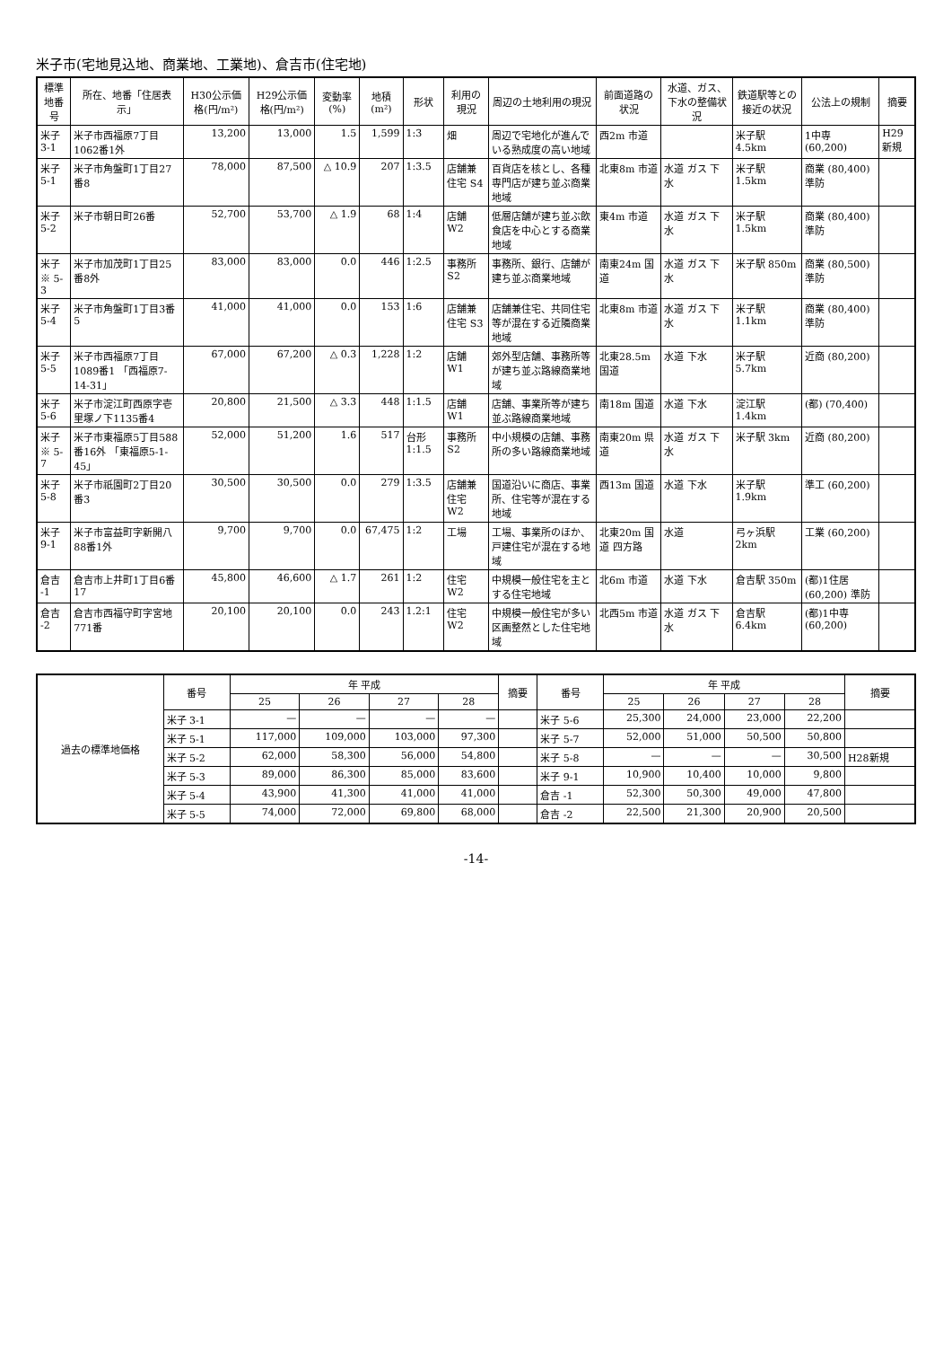米子市(宅地見込地、商業地、工業地)、倉吉市(住宅地)
| 標準地番号 | 所在、地番「住居表示」 | H30公示価格(円/m²) | H29公示価格(円/m²) | 変動率(%) | 地積(m²) | 形状 | 利用の現況 | 周辺の土地利用の現況 | 前面道路の状況 | 水道、ガス、下水の整備状況 | 鉄道駅等との接近の状況 | 公法上の規制 | 摘要 |
| --- | --- | --- | --- | --- | --- | --- | --- | --- | --- | --- | --- | --- | --- |
| 米子 3-1 | 米子市西福原7丁目1062番1外 | 13,200 | 13,000 | 1.5 | 1,599 | 1:3 | 畑 | 周辺で宅地化が進んでいる熟成度の高い地域 | 西2m 市道 | | 米子駅 4.5km | 1中専 (60,200) | H29新規 |
| 米子 5-1 | 米子市角盤町1丁目27番8 | 78,000 | 87,500 | △ 10.9 | 207 | 1:3.5 | 店舗兼住宅 S4 | 百貨店を核とし、各種専門店が建ち並ぶ商業地域 | 北東8m 市道 | 水道 ガス 下水 | 米子駅 1.5km | 商業 (80,400) 準防 | |
| 米子 5-2 | 米子市朝日町26番 | 52,700 | 53,700 | △ 1.9 | 68 | 1:4 | 店舗 W2 | 低層店舗が建ち並ぶ飲食店を中心とする商業地域 | 東4m 市道 | 水道 ガス 下水 | 米子駅 1.5km | 商業 (80,400) 準防 | |
| 米子 ※ 5-3 | 米子市加茂町1丁目25番8外 | 83,000 | 83,000 | 0.0 | 446 | 1:2.5 | 事務所 S2 | 事務所、銀行、店舗が建ち並ぶ商業地域 | 南東24m 国道 | 水道 ガス 下水 | 米子駅 850m | 商業 (80,500) 準防 | |
| 米子 5-4 | 米子市角盤町1丁目3番5 | 41,000 | 41,000 | 0.0 | 153 | 1:6 | 店舗兼住宅 S3 | 店舗兼住宅、共同住宅等が混在する近隣商業地域 | 北東8m 市道 | 水道 ガス 下水 | 米子駅 1.1km | 商業 (80,400) 準防 | |
| 米子 5-5 | 米子市西福原7丁目1089番1 「西福原7-14-31」 | 67,000 | 67,200 | △ 0.3 | 1,228 | 1:2 | 店舗 W1 | 郊外型店舗、事務所等が建ち並ぶ路線商業地域 | 北東28.5m 国道 | 水道 下水 | 米子駅 5.7km | 近商 (80,200) | |
| 米子 5-6 | 米子市淀江町西原字壱里塚ノ下1135番4 | 20,800 | 21,500 | △ 3.3 | 448 | 1:1.5 | 店舗 W1 | 店舗、事業所等が建ち並ぶ路線商業地域 | 南18m 国道 | 水道 下水 | 淀江駅 1.4km | (都) (70,400) | |
| 米子 ※ 5-7 | 米子市東福原5丁目588番16外 「東福原5-1-45」 | 52,000 | 51,200 | 1.6 | 517 | 台形 1:1.5 | 事務所 S2 | 中小規模の店舗、事務所の多い路線商業地域 | 南東20m 県道 | 水道 ガス 下水 | 米子駅 3km | 近商 (80,200) | |
| 米子 5-8 | 米子市祇園町2丁目20番3 | 30,500 | 30,500 | 0.0 | 279 | 1:3.5 | 店舗兼住宅 W2 | 国道沿いに商店、事業所、住宅等が混在する地域 | 西13m 国道 | 水道 下水 | 米子駅 1.9km | 準工 (60,200) | |
| 米子 9-1 | 米子市富益町字新開八88番1外 | 9,700 | 9,700 | 0.0 | 67,475 | 1:2 | 工場 | 工場、事業所のほか、戸建住宅が混在する地域 | 北東20m 国道 四方路 | 水道 | 弓ヶ浜駅 2km | 工業 (60,200) | |
| 倉吉 -1 | 倉吉市上井町1丁目6番17 | 45,800 | 46,600 | △ 1.7 | 261 | 1:2 | 住宅 W2 | 中規模一般住宅を主とする住宅地域 | 北6m 市道 | 水道 下水 | 倉吉駅 350m | (都)1住居 (60,200) 準防 | |
| 倉吉 -2 | 倉吉市西福守町字宮地771番 | 20,100 | 20,100 | 0.0 | 243 | 1.2:1 | 住宅 W2 | 中規模一般住宅が多い区画整然とした住宅地域 | 北西5m 市道 | 水道 ガス 下水 | 倉吉駅 6.4km | (都)1中専 (60,200) | |
| 過去の標準地価格 | 番号 | 年 平成 | | | | 摘要 | 番号 | 年 平成 | | | | 摘要 |
| --- | --- | --- | --- | --- | --- | --- | --- | --- | --- | --- | --- | --- |
| | | 25 | 26 | 27 | 28 | | | 25 | 26 | 27 | 28 | |
| | 米子 3-1 | — | — | — | — | | 米子 5-6 | 25,300 | 24,000 | 23,000 | 22,200 | |
| | 米子 5-1 | 117,000 | 109,000 | 103,000 | 97,300 | | 米子 5-7 | 52,000 | 51,000 | 50,500 | 50,800 | |
| | 米子 5-2 | 62,000 | 58,300 | 56,000 | 54,800 | | 米子 5-8 | — | — | — | 30,500 | H28新規 |
| | 米子 5-3 | 89,000 | 86,300 | 85,000 | 83,600 | | 米子 9-1 | 10,900 | 10,400 | 10,000 | 9,800 | |
| | 米子 5-4 | 43,900 | 41,300 | 41,000 | 41,000 | | 倉吉 -1 | 52,300 | 50,300 | 49,000 | 47,800 | |
| | 米子 5-5 | 74,000 | 72,000 | 69,800 | 68,000 | | 倉吉 -2 | 22,500 | 21,300 | 20,900 | 20,500 | |
-14-